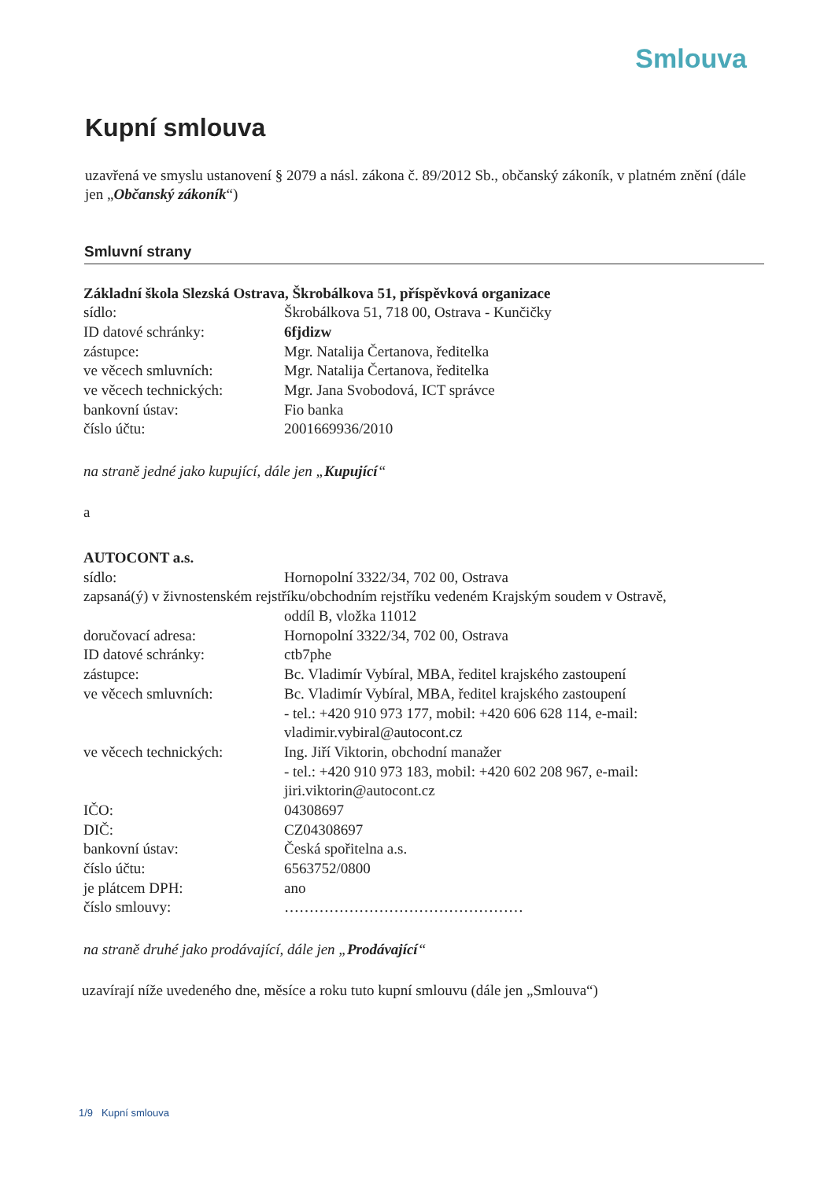Smlouva
Kupní smlouva
uzavřená ve smyslu ustanovení § 2079 a násl. zákona č. 89/2012 Sb., občanský zákoník, v platném znění (dále jen „Občanský zákoník“)
Smluvní strany
Základní škola Slezská Ostrava, Škrobálkova 51, příspěvková organizace
sídlo: Škrobálkova 51, 718 00, Ostrava - Kunčičky
ID datové schránky: 6fjdizw
zástupce: Mgr. Natalija Čertanova, ředitelka
ve věcech smluvních: Mgr. Natalija Čertanova, ředitelka
ve věcech technických: Mgr. Jana Svobodová, ICT správce
bankovní ústav: Fio banka
číslo účtu: 2001669936/2010
na straně jedné jako kupující, dále jen „Kupující“
a
AUTOCONT a.s.
sídlo: Hornopolní 3322/34, 702 00, Ostrava
zapsaná(ý) v živnostenském rejstříku/obchodním rejstříku vedeném Krajským soudem v Ostravě,
oddíl B, vložka 11012
doručovací adresa: Hornopolní 3322/34, 702 00, Ostrava
ID datové schránky: ctb7phe
zástupce: Bc. Vladimír Vybíral, MBA, ředitel krajského zastoupení
ve věcech smluvních: Bc. Vladimír Vybíral, MBA, ředitel krajského zastoupení
- tel.: +420 910 973 177, mobil: +420 606 628 114, e-mail: vladimir.vybiral@autocont.cz
ve věcech technických: Ing. Jiří Viktorin, obchodní manažer
- tel.: +420 910 973 183, mobil: +420 602 208 967, e-mail: jiri.viktorin@autocont.cz
IČO: 04308697
DIČ: CZ04308697
bankovní ústav: Česká spořitelna a.s.
číslo účtu: 6563752/0800
je plátcem DPH: ano
číslo smlouvy: …………………………………………
na straně druhé jako prodávající, dále jen „Prodávající“
uzavírají níže uvedeného dne, měsíce a roku tuto kupní smlouvu (dále jen „Smlouva“)
1/9 Kupní smlouva